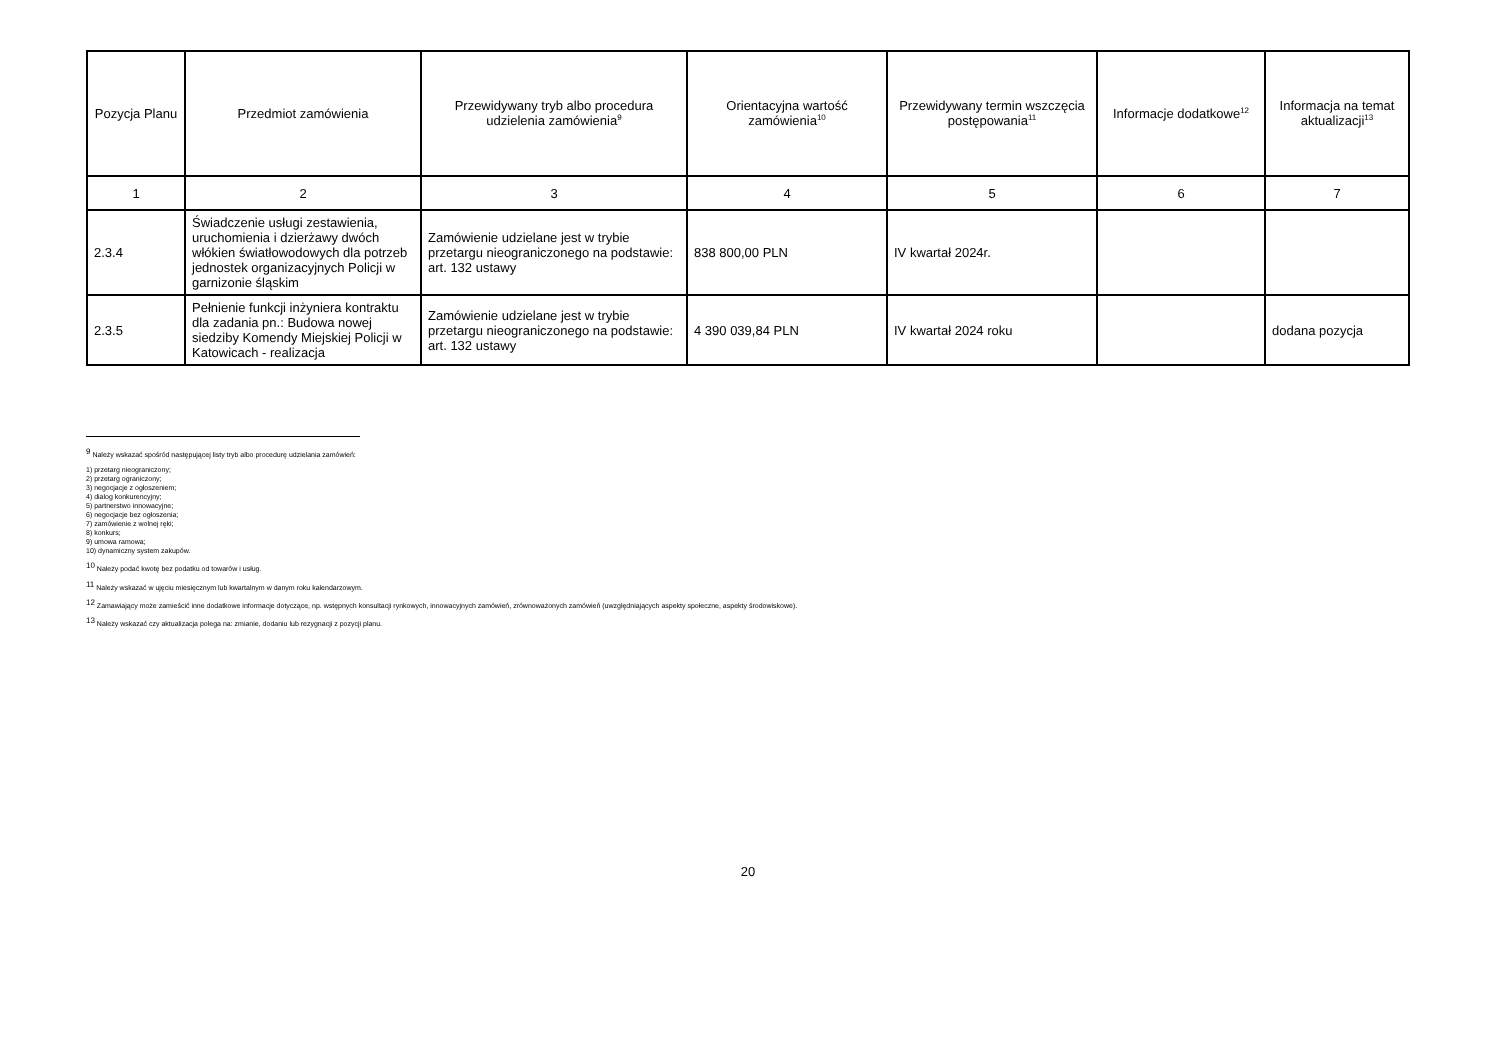| Pozycja Planu | Przedmiot zamówienia | Przewidywany tryb albo procedura udzielenia zamówienia<sup>9</sup> | Orientacyjna wartość zamówienia<sup>10</sup> | Przewidywany termin wszczęcia postępowania<sup>11</sup> | Informacje dodatkowe<sup>12</sup> | Informacja na temat aktualizacji<sup>13</sup> |
| --- | --- | --- | --- | --- | --- | --- |
| 1 | 2 | 3 | 4 | 5 | 6 | 7 |
| 2.3.4 | Świadczenie usługi zestawienia, uruchomienia i dzierżawy dwóch włókien światłowodowych dla potrzeb jednostek organizacyjnych Policji w garnizonie śląskim | Zamówienie udzielane jest w trybie przetargu nieograniczonego na podstawie: art. 132 ustawy | 838 800,00 PLN | IV kwartał 2024r. | | |
| 2.3.5 | Pełnienie funkcji inżyniera kontraktu dla zadania pn.: Budowa nowej siedziby Komendy Miejskiej Policji w Katowicach - realizacja | Zamówienie udzielane jest w trybie przetargu nieograniczonego na podstawie: art. 132 ustawy | 4 390 039,84 PLN | IV kwartał 2024 roku | | dodana pozycja |
<sup>9</sup> Należy wskazać spośród następującej listy tryb albo procedurę udzielania zamówień:
1) przetarg nieograniczony;
2) przetarg ograniczony;
3) negocjacje z ogłoszeniem;
4) dialog konkurencyjny;
5) partnerstwo innowacyjne;
6) negocjacje bez ogłoszenia;
7) zamówienie z wolnej ręki;
8) konkurs;
9) umowa ramowa;
10) dynamiczny system zakupów.
<sup>10</sup> Należy podać kwotę bez podatku od towarów i usług.
<sup>11</sup> Należy wskazać w ujęciu miesięcznym lub kwartalnym w danym roku kalendarzowym.
<sup>12</sup> Zamawiający może zamieścić inne dodatkowe informacje dotyczące, np. wstępnych konsultacji rynkowych, innowacyjnych zamówień, zrównoważonych zamówień (uwzględniających aspekty społeczne, aspekty środowiskowe).
<sup>13</sup> Należy wskazać czy aktualizacja polega na: zmianie, dodaniu lub rezygnacji z pozycji planu.
20